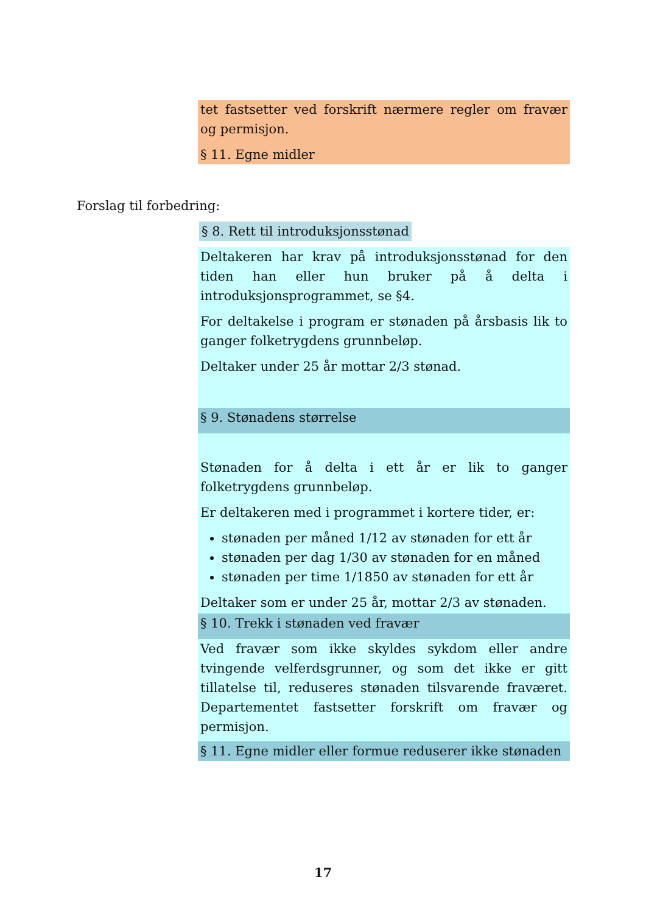tet fastsetter ved forskrift nærmere regler om fravær og permisjon.
§ 11. Egne midler
Forslag til forbedring:
§ 8. Rett til introduksjonsstønad
Deltakeren har krav på introduksjonsstønad for den tiden han eller hun bruker på å delta i introduksjonsprogrammet, se §4.
For deltakelse i program er stønaden på årsbasis lik to ganger folketrygdens grunnbeløp.
Deltaker under 25 år mottar 2/3 stønad.
§ 9. Stønadens størrelse
Stønaden for å delta i ett år er lik to ganger folketrygdens grunnbeløp.
Er deltakeren med i programmet i kortere tider, er:
stønaden per måned 1/12 av stønaden for ett år
stønaden per dag 1/30 av stønaden for en måned
stønaden per time 1/1850 av stønaden for ett år
Deltaker som er under 25 år, mottar 2/3 av stønaden.
§ 10. Trekk i stønaden ved fravær
Ved fravær som ikke skyldes sykdom eller andre tvingende velferdsgrunner, og som det ikke er gitt tillatelse til, reduseres stønaden tilsvarende fraværet. Departementet fastsetter forskrift om fravær og permisjon.
§ 11. Egne midler eller formue reduserer ikke stønaden
17